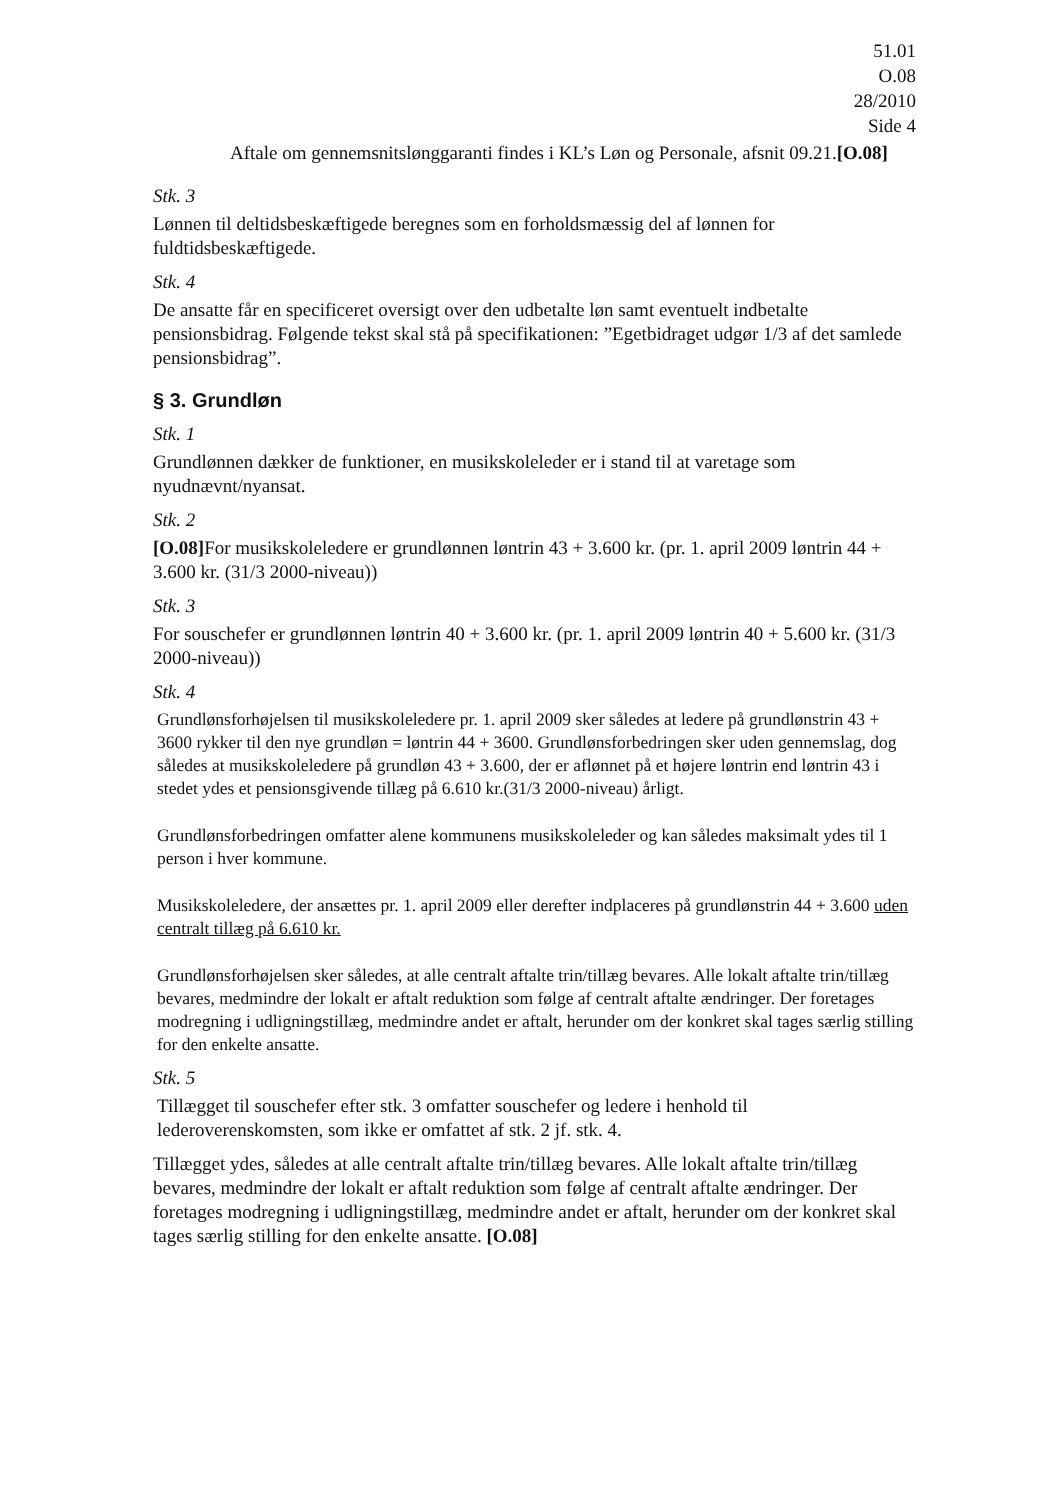51.01
O.08
28/2010
Side 4
Aftale om gennemsnitslønggaranti findes i KL’s Løn og Personale, afsnit 09.21.[O.08]
Stk. 3
Lønnen til deltidsbeskæftigede beregnes som en forholdsmæssig del af lønnen for fuldtidsbeskæftigede.
Stk. 4
De ansatte får en specificeret oversigt over den udbetalte løn samt eventuelt indbetalte pensionsbidrag. Følgende tekst skal stå på specifikationen: ”Egetbidraget udgør 1/3 af det samlede pensionsbidrag”.
§ 3. Grundløn
Stk. 1
Grundlønnen dækker de funktioner, en musikskoleleder er i stand til at varetage som nyudnævnt/nyansat.
Stk. 2
[O.08] For musikskoleledere er grundlønnen løntrin 43 + 3.600 kr. (pr. 1. april 2009 løntrin 44 + 3.600 kr. (31/3 2000-niveau))
Stk. 3
For souschefer er grundlønnen løntrin 40 + 3.600 kr. (pr. 1. april 2009 løntrin 40 + 5.600 kr. (31/3 2000-niveau))
Stk. 4
Grundlønsforhøjelsen til musikskoleledere pr. 1. april 2009 sker således at ledere på grundlønstrin 43 + 3600 rykker til den nye grundløn = løntrin 44 + 3600. Grundlønsforbedringen sker uden gennemslag, dog således at musikskoleledere på grundløn 43 + 3.600, der er aflønnet på et højere løntrin end løntrin 43 i stedet ydes et pensionsgivende tillæg på 6.610 kr.(31/3 2000-niveau) årligt.
Grundlønsforbedringen omfatter alene kommunens musikskoleleder og kan således maksimalt ydes til 1 person i hver kommune.
Musikskoleledere, der ansættes pr. 1. april 2009 eller derefter indplaceres på grundlønstrin 44 + 3.600 uden centralt tillæg på 6.610 kr.
Grundlønsforhøjelsen sker således, at alle centralt aftalte trin/tillæg bevares. Alle lokalt aftalte trin/tillæg bevares, medmindre der lokalt er aftalt reduktion som følge af centralt aftalte ændringer. Der foretages modregning i udligningstillæg, medmindre andet er aftalt, herunder om der konkret skal tages særlig stilling for den enkelte ansatte.
Stk. 5
Tillægget til souschefer efter stk. 3 omfatter souschefer og ledere i henhold til lederoverenskomsten, som ikke er omfattet af stk. 2 jf. stk. 4.
Tillægget ydes, således at alle centralt aftalte trin/tillæg bevares. Alle lokalt aftalte trin/tillæg bevares, medmindre der lokalt er aftalt reduktion som følge af centralt aftalte ændringer. Der foretages modregning i udligningstillæg, medmindre andet er aftalt, herunder om der konkret skal tages særlig stilling for den enkelte ansatte. [O.08]